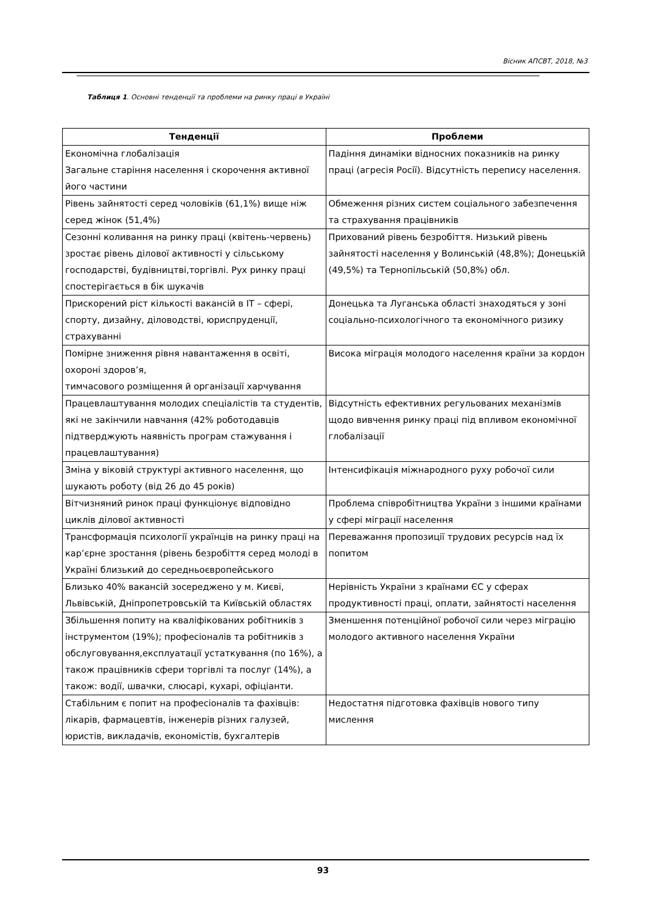Вісник АПСВТ, 2018, №3
Таблиця 1. Основні тенденції та проблеми на ринку праці в Україні
| Тенденції | Проблеми |
| --- | --- |
| Економічна глобалізація Загальне старіння населення і скорочення активної його частини | Падіння динаміки відносних показників на ринку праці (агресія Росії). Відсутність перепису населення. |
| Рівень зайнятості серед чоловіків (61,1%) вище ніж серед жінок (51,4%) | Обмеження різних систем соціального забезпечення та страхування працівників |
| Сезонні коливання на ринку праці (квітень-червень) зростає рівень ділової активності у сільському господарстві, будівництві,торгівлі. Рух ринку праці спостерігається в бік шукачів | Прихований рівень безробіття. Низький рівень зайнятості населення у Волинській (48,8%); Донецькій (49,5%) та Тернопільській (50,8%) обл. |
| Прискорений ріст кількості вакансій в ІТ – сфері, спорту, дизайну, діловодстві, юриспруденції, страхуванні | Донецька та Луганська області знаходяться у зоні соціально-психологічного та економічного ризику |
| Помірне зниження рівня навантаження в освіті, охороні здоров’я, тимчасового розміщення й організації харчування | Висока міграція молодого населення країни за кордон |
| Працевлаштування молодих спеціалістів та студентів, які не закінчили навчання (42% роботодавців підтверджують наявність програм стажування і працевлаштування) | Відсутність ефективних регульованих механізмів щодо вивчення ринку праці під впливом економічної глобалізації |
| Зміна у віковій структурі активного населення, що шукають роботу (від 26 до 45 років) | Інтенсифікація міжнародного руху робочої сили |
| Вітчизняний ринок праці функціонує відповідно циклів ділової активності | Проблема співробітництва України з іншими країнами у сфері міграції населення |
| Трансформація психології українців на ринку праці на кар’єрне зростання (рівень безробіття серед молоді в Україні близький до середньоєвропейського | Переважання пропозиції трудових ресурсів над їх попитом |
| Близько 40% вакансій зосереджено у м. Києві, Львівській, Дніпропетровській та Київській областях | Нерівність України з країнами ЄС у сферах продуктивності праці, оплати, зайнятості населення |
| Збільшення попиту на кваліфікованих робітників з інструментом (19%); професіоналів та робітників з обслуговування,експлуатації устаткування (по 16%), а також працівників сфери торгівлі та послуг (14%), а також: водії, швачки, слюсарі, кухарі, офіціанти. | Зменшення потенційної робочої сили через міграцію молодого активного населення України |
| Стабільним є попит на професіоналів та фахівців: лікарів, фармацевтів, інженерів різних галузей, юристів, викладачів, економістів, бухгалтерів | Недостатня підготовка фахівців нового типу мислення |
93